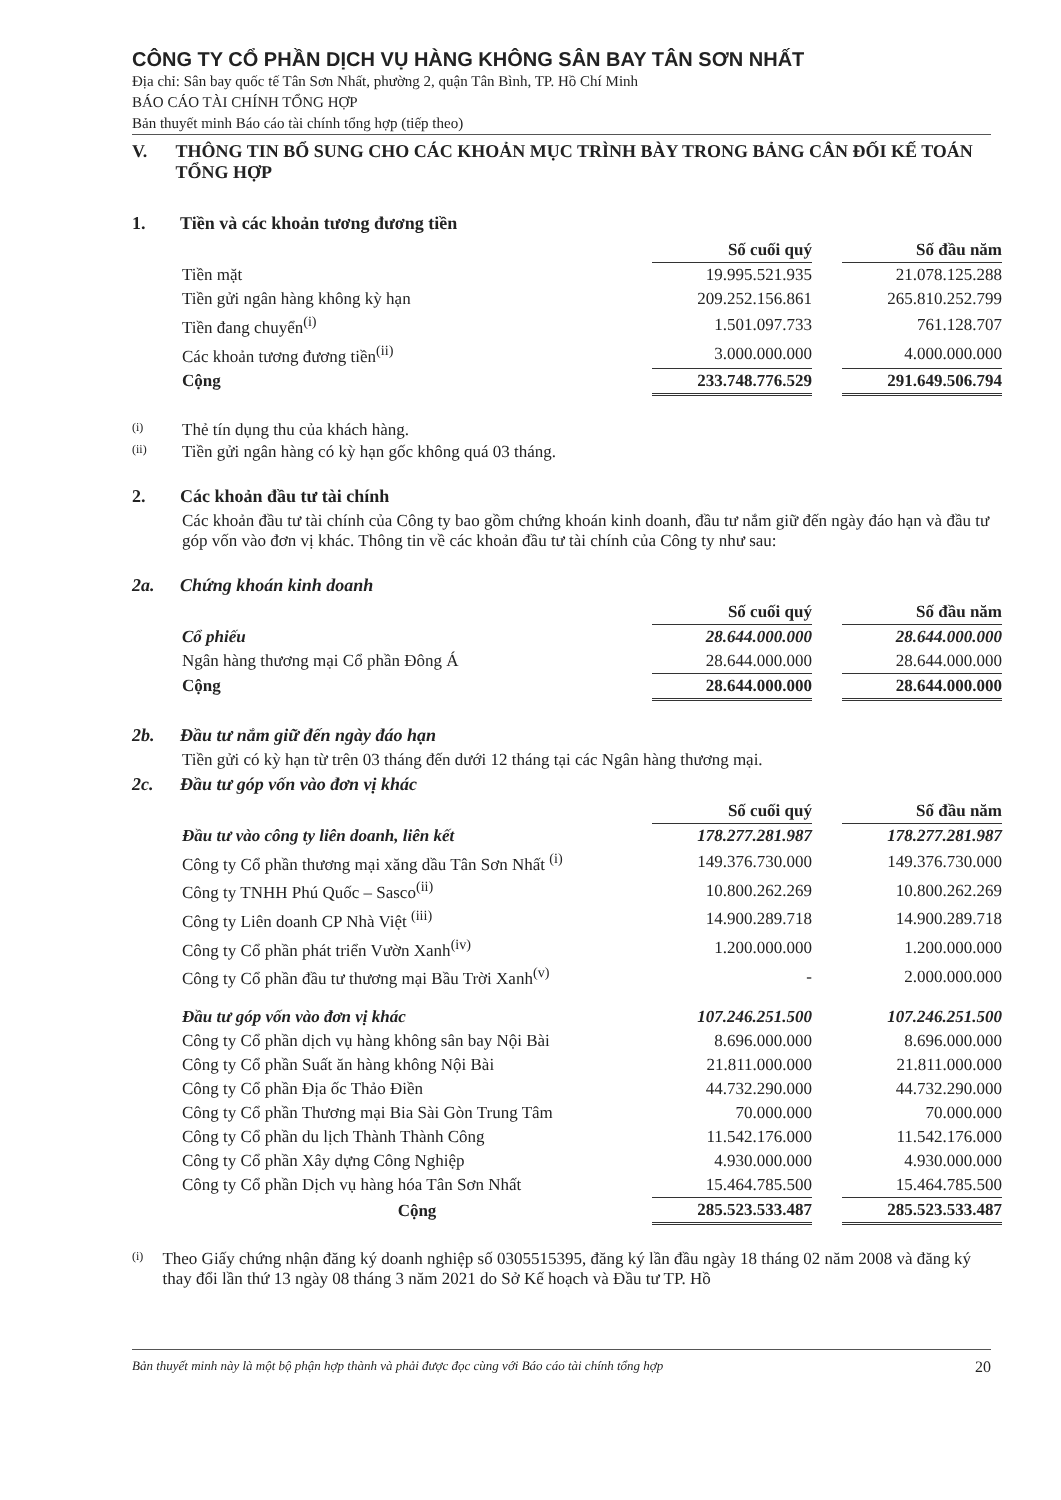CÔNG TY CỔ PHẦN DỊCH VỤ HÀNG KHÔNG SÂN BAY TÂN SƠN NHẤT
Địa chỉ: Sân bay quốc tế Tân Sơn Nhất, phường 2, quận Tân Bình, TP. Hồ Chí Minh
BÁO CÁO TÀI CHÍNH TỔNG HỢP
Bản thuyết minh Báo cáo tài chính tổng hợp (tiếp theo)
V. THÔNG TIN BỔ SUNG CHO CÁC KHOẢN MỤC TRÌNH BÀY TRONG BẢNG CÂN ĐỐI KẾ TOÁN TỔNG HỢP
1. Tiền và các khoản tương đương tiền
| | Số cuối quý | | Số đầu năm |
| Tiền mặt | 19.995.521.935 | | 21.078.125.288 |
| Tiền gửi ngân hàng không kỳ hạn | 209.252.156.861 | | 265.810.252.799 |
| Tiền đang chuyển<sup>(i)</sup> | 1.501.097.733 | | 761.128.707 |
| Các khoản tương đương tiền<sup>(ii)</sup> | 3.000.000.000 | | 4.000.000.000 |
| Cộng | 233.748.776.529 | | 291.649.506.794 |
(i) Thẻ tín dụng thu của khách hàng.
(ii) Tiền gửi ngân hàng có kỳ hạn gốc không quá 03 tháng.
2. Các khoản đầu tư tài chính
Các khoản đầu tư tài chính của Công ty bao gồm chứng khoán kinh doanh, đầu tư nắm giữ đến ngày đáo hạn và đầu tư góp vốn vào đơn vị khác. Thông tin về các khoản đầu tư tài chính của Công ty như sau:
2a. Chứng khoán kinh doanh
| | Số cuối quý | | Số đầu năm |
| Cổ phiếu | 28.644.000.000 | | 28.644.000.000 |
| Ngân hàng thương mại Cổ phần Đông Á | 28.644.000.000 | | 28.644.000.000 |
| Cộng | 28.644.000.000 | | 28.644.000.000 |
2b. Đầu tư nắm giữ đến ngày đáo hạn
Tiền gửi có kỳ hạn từ trên 03 tháng đến dưới 12 tháng tại các Ngân hàng thương mại.
2c. Đầu tư góp vốn vào đơn vị khác
| | Số cuối quý | | Số đầu năm |
| Đầu tư vào công ty liên doanh, liên kết | 178.277.281.987 | | 178.277.281.987 |
| Công ty Cổ phần thương mại xăng dầu Tân Sơn Nhất <sup>(i)</sup> | 149.376.730.000 | | 149.376.730.000 |
| Công ty TNHH Phú Quốc – Sasco<sup>(ii)</sup> | 10.800.262.269 | | 10.800.262.269 |
| Công ty Liên doanh CP Nhà Việt <sup>(iii)</sup> | 14.900.289.718 | | 14.900.289.718 |
| Công ty Cổ phần phát triển Vườn Xanh<sup>(iv)</sup> | 1.200.000.000 | | 1.200.000.000 |
| Công ty Cổ phần đầu tư thương mại Bầu Trời Xanh<sup>(v)</sup> | - | | 2.000.000.000 |
| Đầu tư góp vốn vào đơn vị khác | 107.246.251.500 | | 107.246.251.500 |
| Công ty Cổ phần dịch vụ hàng không sân bay Nội Bài | 8.696.000.000 | | 8.696.000.000 |
| Công ty Cổ phần Suất ăn hàng không Nội Bài | 21.811.000.000 | | 21.811.000.000 |
| Công ty Cổ phần Địa ốc Thảo Điền | 44.732.290.000 | | 44.732.290.000 |
| Công ty Cổ phần Thương mại Bia Sài Gòn Trung Tâm | 70.000.000 | | 70.000.000 |
| Công ty Cổ phần du lịch Thành Thành Công | 11.542.176.000 | | 11.542.176.000 |
| Công ty Cổ phần Xây dựng Công Nghiệp | 4.930.000.000 | | 4.930.000.000 |
| Công ty Cổ phần Dịch vụ hàng hóa Tân Sơn Nhất | 15.464.785.500 | | 15.464.785.500 |
| Cộng | 285.523.533.487 | | 285.523.533.487 |
(i) Theo Giấy chứng nhận đăng ký doanh nghiệp số 0305515395, đăng ký lần đầu ngày 18 tháng 02 năm 2008 và đăng ký thay đổi lần thứ 13 ngày 08 tháng 3 năm 2021 do Sở Kế hoạch và Đầu tư TP. Hồ
Bản thuyết minh này là một bộ phận hợp thành và phải được đọc cùng với Báo cáo tài chính tổng hợp 20